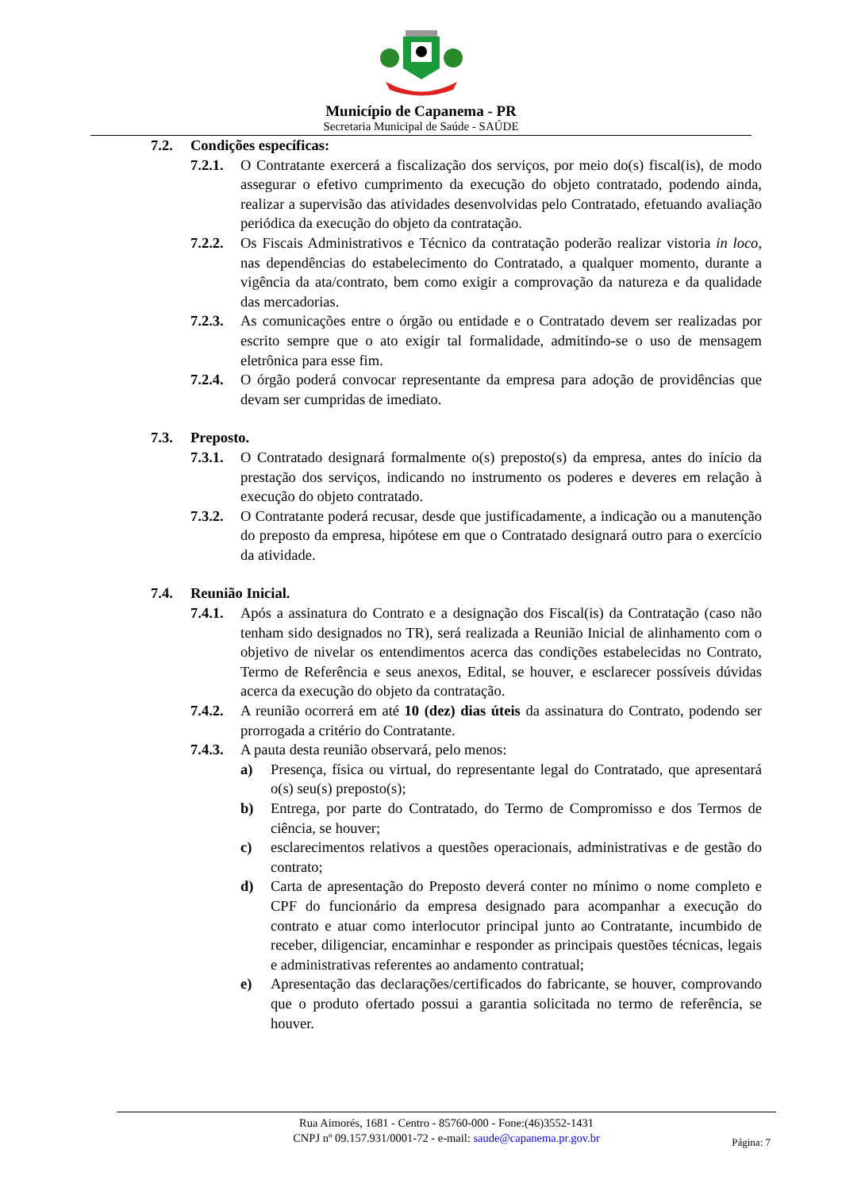Município de Capanema - PR
Secretaria Municipal de Saúde - SAÚDE
7.2. Condições específicas:
7.2.1. O Contratante exercerá a fiscalização dos serviços, por meio do(s) fiscal(is), de modo assegurar o efetivo cumprimento da execução do objeto contratado, podendo ainda, realizar a supervisão das atividades desenvolvidas pelo Contratado, efetuando avaliação periódica da execução do objeto da contratação.
7.2.2. Os Fiscais Administrativos e Técnico da contratação poderão realizar vistoria in loco, nas dependências do estabelecimento do Contratado, a qualquer momento, durante a vigência da ata/contrato, bem como exigir a comprovação da natureza e da qualidade das mercadorias.
7.2.3. As comunicações entre o órgão ou entidade e o Contratado devem ser realizadas por escrito sempre que o ato exigir tal formalidade, admitindo-se o uso de mensagem eletrônica para esse fim.
7.2.4. O órgão poderá convocar representante da empresa para adoção de providências que devam ser cumpridas de imediato.
7.3. Preposto.
7.3.1. O Contratado designará formalmente o(s) preposto(s) da empresa, antes do início da prestação dos serviços, indicando no instrumento os poderes e deveres em relação à execução do objeto contratado.
7.3.2. O Contratante poderá recusar, desde que justificadamente, a indicação ou a manutenção do preposto da empresa, hipótese em que o Contratado designará outro para o exercício da atividade.
7.4. Reunião Inicial.
7.4.1. Após a assinatura do Contrato e a designação dos Fiscal(is) da Contratação (caso não tenham sido designados no TR), será realizada a Reunião Inicial de alinhamento com o objetivo de nivelar os entendimentos acerca das condições estabelecidas no Contrato, Termo de Referência e seus anexos, Edital, se houver, e esclarecer possíveis dúvidas acerca da execução do objeto da contratação.
7.4.2. A reunião ocorrerá em até 10 (dez) dias úteis da assinatura do Contrato, podendo ser prorrogada a critério do Contratante.
7.4.3. A pauta desta reunião observará, pelo menos:
a) Presença, física ou virtual, do representante legal do Contratado, que apresentará o(s) seu(s) preposto(s);
b) Entrega, por parte do Contratado, do Termo de Compromisso e dos Termos de ciência, se houver;
c) esclarecimentos relativos a questões operacionais, administrativas e de gestão do contrato;
d) Carta de apresentação do Preposto deverá conter no mínimo o nome completo e CPF do funcionário da empresa designado para acompanhar a execução do contrato e atuar como interlocutor principal junto ao Contratante, incumbido de receber, diligenciar, encaminhar e responder as principais questões técnicas, legais e administrativas referentes ao andamento contratual;
e) Apresentação das declarações/certificados do fabricante, se houver, comprovando que o produto ofertado possui a garantia solicitada no termo de referência, se houver.
Rua Aimorés, 1681 - Centro - 85760-000 - Fone:(46)3552-1431
CNPJ nº 09.157.931/0001-72 - e-mail: saude@capanema.pr.gov.br
Página: 7